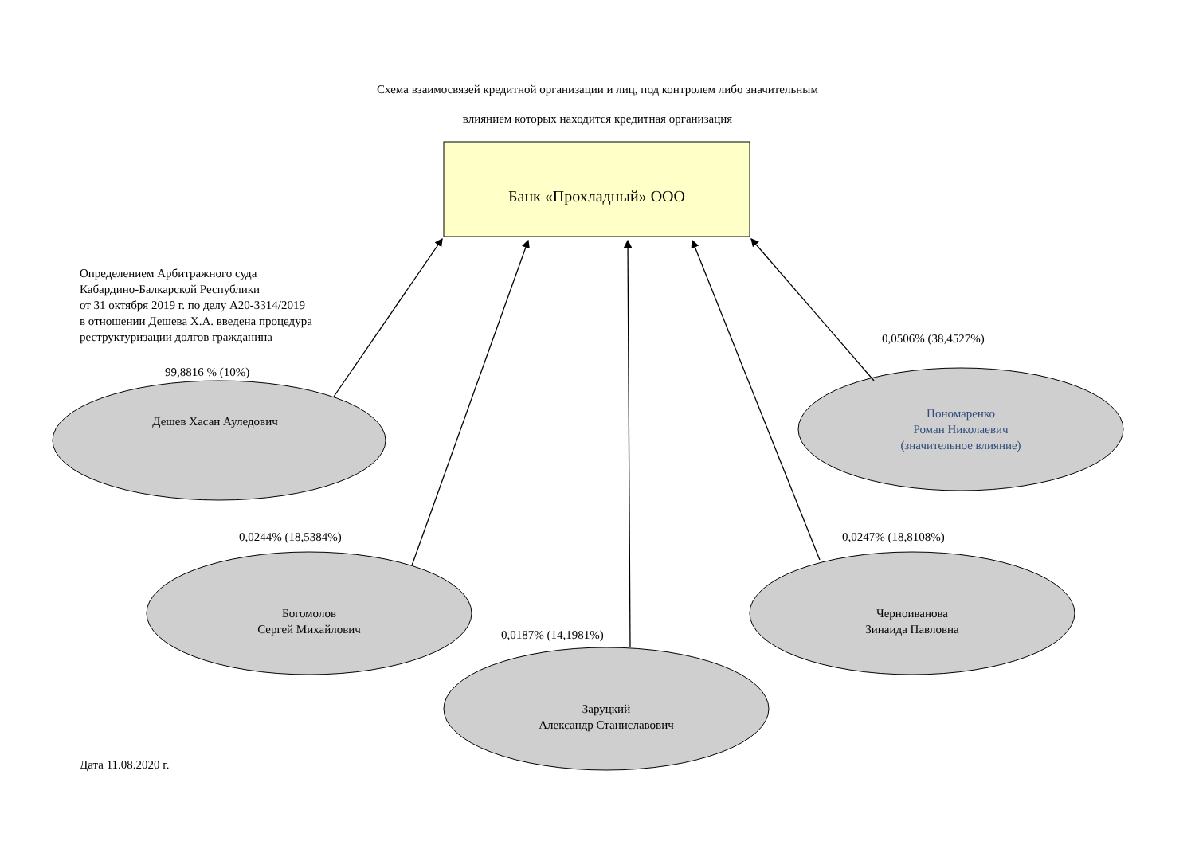Схема взаимосвязей кредитной организации и лиц, под контролем либо значительным
влиянием которых находится кредитная организация
Банк «Прохладный» ООО
Определением Арбитражного суда
Кабардино-Балкарской Республики
от 31 октября 2019 г. по делу А20-3314/2019
в отношении Дешева Х.А. введена процедура
реструктуризации долгов гражданина
99,8816 % (10%)
Дешев Хасан Ауледович
0,0506% (38,4527%)
Пономаренко
Роман Николаевич
(значительное влияние)
0,0244% (18,5384%)
Богомолов
Сергей Михайлович
0,0247% (18,8108%)
Черноиванова
Зинаида Павловна
0,0187% (14,1981%)
Заруцкий
Александр Станиславович
Дата 11.08.2020 г.